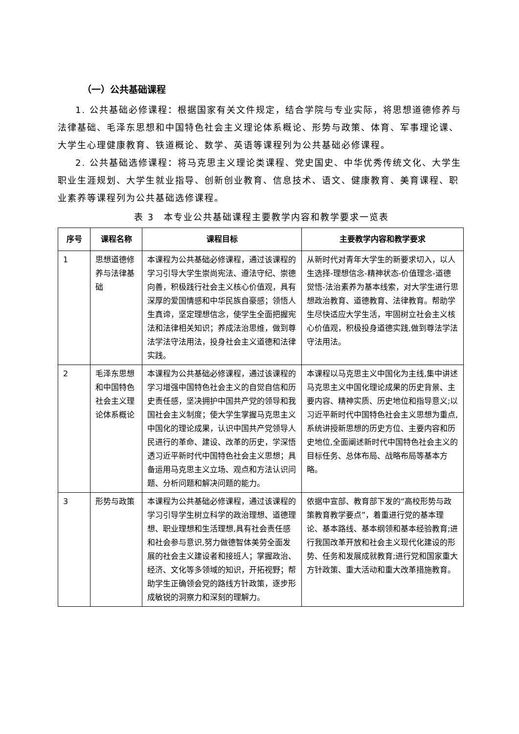（一）公共基础课程
1. 公共基础必修课程：根据国家有关文件规定，结合学院与专业实际，将思想道德修养与法律基础、毛泽东思想和中国特色社会主义理论体系概论、形势与政策、体育、军事理论课、大学生心理健康教育、铁道概论、数学、英语等课程列为公共基础必修课程。
2. 公共基础选修课程：将马克思主义理论类课程、党史国史、中华优秀传统文化、大学生职业生涯规划、大学生就业指导、创新创业教育、信息技术、语文、健康教育、美育课程、职业素养等课程列为公共基础选修课程。
表 3　本专业公共基础课程主要教学内容和教学要求一览表
| 序号 | 课程名称 | 课程目标 | 主要教学内容和教学要求 |
| --- | --- | --- | --- |
| 1 | 思想道德修养与法律基础 | 本课程为公共基础必修课程，通过该课程的学习引导大学生崇尚宪法、遵法守纪、崇德向善，积极践行社会主义核心价值观，具有深厚的爱国情感和中华民族自豪感；领悟人生真谛，坚定理想信念，使学生全面把握宪法和法律相关知识；养成法治思维，做到尊法学法守法用法，投身社会主义道德和法律实践。 | 从新时代对青年大学生的新要求切入，以人生选择-理想信念-精神状态-价值理念-道德觉悟-法治素养为基本线索，对大学生进行思想政治教育、道德教育、法律教育。帮助学生尽快适应大学生活，牢固树立社会主义核心价值观，积极投身道德实践,做到尊法学法守法用法。 |
| 2 | 毛泽东思想和中国特色社会主义理论体系概论 | 本课程为公共基础必修课程，通过该课程的学习增强中国特色社会主义的自觉自信和历史责任感，坚决拥护中国共产党的领导和我国社会主义制度；使大学生掌握马克思主义中国化的理论成果，认识中国共产党领导人民进行的革命、建设、改革的历史，学深悟透习近平新时代中国特色社会主义思想；具备运用马克思主义立场、观点和方法认识问题、分析问题和解决问题的能力。 | 本课程以马克思主义中国化为主线,集中讲述马克思主义中国化理论成果的历史背景、主要内容、精神实质、历史地位和指导意义;以习近平新时代中国特色社会主义思想为重点,系统讲授新思想的历史方位、主要内容和历史地位,全面阐述新时代中国特色社会主义的目标任务、总体布局、战略布局等基本方略。 |
| 3 | 形势与政策 | 本课程为公共基础必修课程，通过该课程的学习引导学生树立科学的政治理想、道德理想、职业理想和生活理想,具有社会责任感和社会参与意识,努力做德智体美劳全面发展的社会主义建设者和接班人；掌握政治、经济、文化等多领域的知识，开拓视野；帮助学生正确领会党的路线方针政策，逐步形成敏锐的洞察力和深刻的理解力。 | 依据中宣部、教育部下发的“高校形势与政策教育教学要点”，着重进行党的基本理论、基本路线、基本纲领和基本经验教育;进行我国改革开放和社会主义现代化建设的形势、任务和发展成就教育;进行党和国家重大方针政策、重大活动和重大改革措施教育。 |